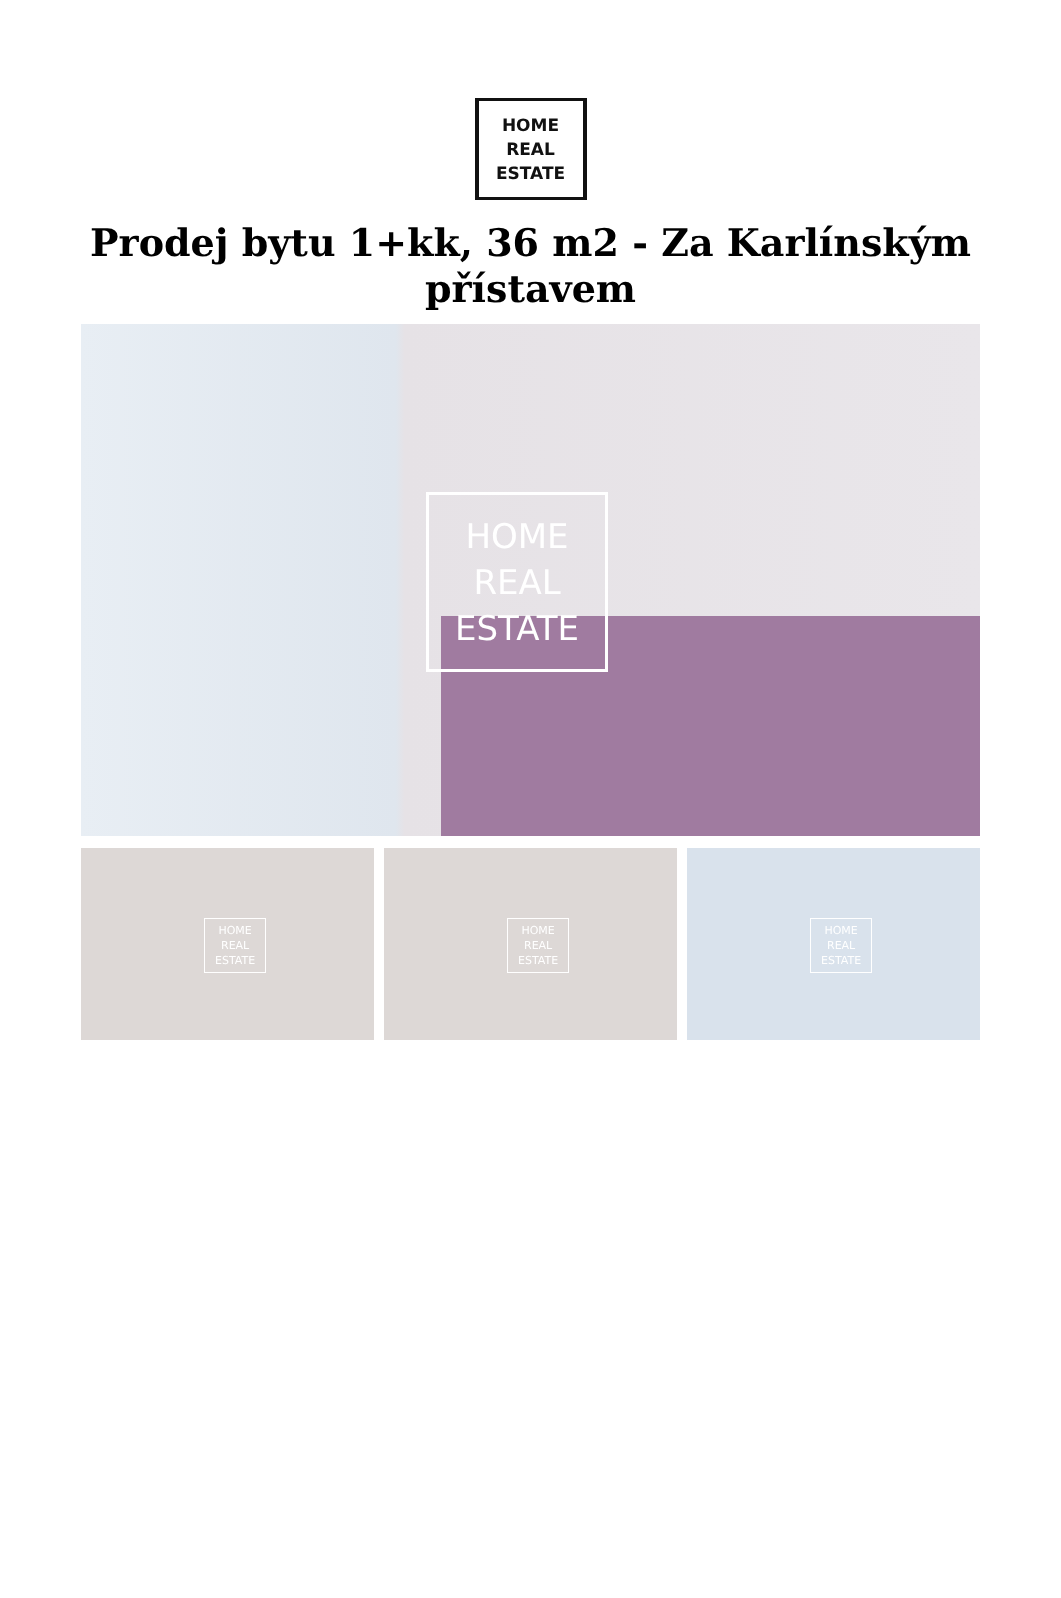HOME
REAL
ESTATE
Prodej bytu 1+kk, 36 m2 - Za Karlínským přístavem
HOME
REAL
ESTATE
HOME
REAL
ESTATE
HOME
REAL
ESTATE
HOME
REAL
ESTATE